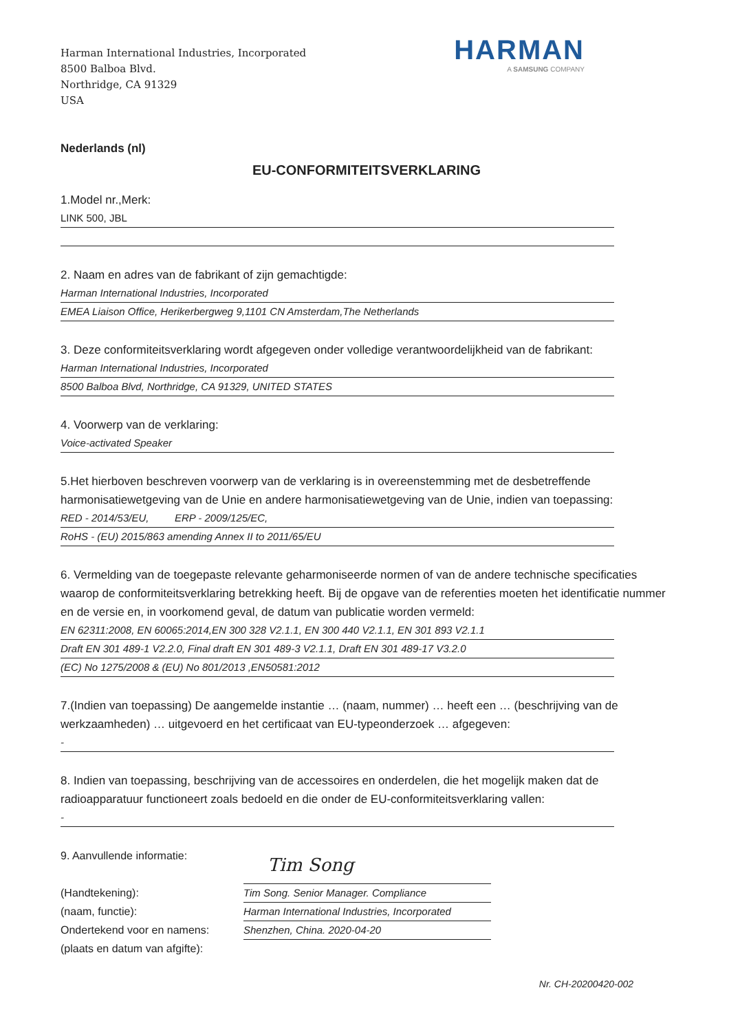Harman International Industries, Incorporated
8500 Balboa Blvd.
Northridge, CA 91329
USA
HARMAN
A SAMSUNG COMPANY
Nederlands (nl)
EU-CONFORMITEITSVERKLARING
1.Model nr.,Merk:
LINK 500, JBL
2. Naam en adres van de fabrikant of zijn gemachtigde:
Harman International Industries, Incorporated
EMEA Liaison Office, Herikerbergweg 9,1101 CN Amsterdam,The Netherlands
3. Deze conformiteitsverklaring wordt afgegeven onder volledige verantwoordelijkheid van de fabrikant:
Harman International Industries, Incorporated
8500 Balboa Blvd, Northridge, CA 91329, UNITED STATES
4. Voorwerp van de verklaring:
Voice-activated Speaker
5.Het hierboven beschreven voorwerp van de verklaring is in overeenstemming met de desbetreffende harmonisatiewetgeving van de Unie en andere harmonisatiewetgeving van de Unie, indien van toepassing:
RED - 2014/53/EU, ERP - 2009/125/EC,
RoHS - (EU) 2015/863 amending Annex II to 2011/65/EU
6. Vermelding van de toegepaste relevante geharmoniseerde normen of van de andere technische specificaties waarop de conformiteitsverklaring betrekking heeft. Bij de opgave van de referenties moeten het identificatie nummer en de versie en, in voorkomend geval, de datum van publicatie worden vermeld:
EN 62311:2008, EN 60065:2014,EN 300 328 V2.1.1, EN 300 440 V2.1.1, EN 301 893 V2.1.1
Draft EN 301 489-1 V2.2.0, Final draft EN 301 489-3 V2.1.1, Draft EN 301 489-17 V3.2.0
(EC) No 1275/2008 & (EU) No 801/2013 ,EN50581:2012
7.(Indien van toepassing) De aangemelde instantie … (naam, nummer) … heeft een … (beschrijving van de werkzaamheden) … uitgevoerd en het certificaat van EU-typeonderzoek … afgegeven:
-
8. Indien van toepassing, beschrijving van de accessoires en onderdelen, die het mogelijk maken dat de radioapparatuur functioneert zoals bedoeld en die onder de EU-conformiteitsverklaring vallen:
-
9. Aanvullende informatie:
(Handtekening):
(naam, functie):
Ondertekend voor en namens:
(plaats en datum van afgifte):
Tim Song
Tim Song. Senior Manager. Compliance
Harman International Industries, Incorporated
Shenzhen, China. 2020-04-20
Nr. CH-20200420-002